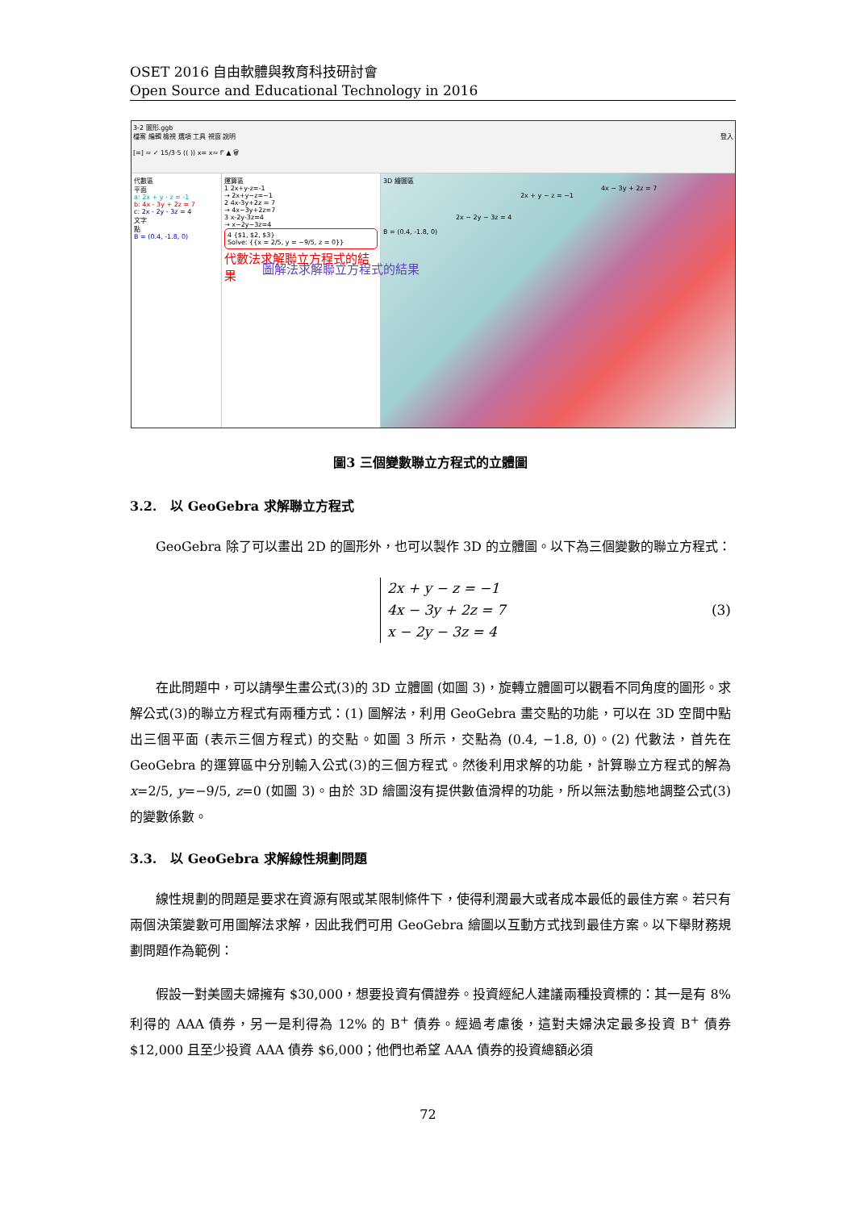OSET 2016 自由軟體與教育科技研討會
Open Source and Educational Technology in 2016
3-2 圖形.ggb
檔案 編輯 檢視 選項 工具 視窗 說明 登入
[=] ≈ ✓ 15/3·5 (( )) x= x≈ f' ▲ 🗑
代數區
平面
a: 2x + y - z = -1
b: 4x - 3y + 2z = 7
c: 2x - 2y - 3z = 4
文字
點
B = (0.4, -1.8, 0)
運算區
1 2x+y-z=-1
→ 2x+y−z=−1
2 4x-3y+2z = 7
→ 4x−3y+2z=7
3 x-2y-3z=4
→ x−2y−3z=4
4 {$1, $2, $3}
Solve: {{x = 2/5, y = −9/5, z = 0}}
代數法求解聯立方程式的結果
3D 繪圖區
4x − 3y + 2z = 7
2x + y − z = −1
2x − 2y − 3z = 4
B = (0.4, -1.8, 0)
圖解法求解聯立方程式的結果
圖3 三個變數聯立方程式的立體圖
3.2. 以 GeoGebra 求解聯立方程式
GeoGebra 除了可以畫出 2D 的圖形外，也可以製作 3D 的立體圖。以下為三個變數的聯立方程式：
2x + y − z = −1
4x − 3y + 2z = 7
x − 2y − 3z = 4
(3)
在此問題中，可以請學生畫公式(3)的 3D 立體圖 (如圖 3)，旋轉立體圖可以觀看不同角度的圖形。求解公式(3)的聯立方程式有兩種方式：(1) 圖解法，利用 GeoGebra 畫交點的功能，可以在 3D 空間中點出三個平面 (表示三個方程式) 的交點。如圖 3 所示，交點為 (0.4, −1.8, 0)。(2) 代數法，首先在 GeoGebra 的運算區中分別輸入公式(3)的三個方程式。然後利用求解的功能，計算聯立方程式的解為 x=2/5, y=−9/5, z=0 (如圖 3)。由於 3D 繪圖沒有提供數值滑桿的功能，所以無法動態地調整公式(3)的變數係數。
3.3. 以 GeoGebra 求解線性規劃問題
線性規劃的問題是要求在資源有限或某限制條件下，使得利潤最大或者成本最低的最佳方案。若只有兩個決策變數可用圖解法求解，因此我們可用 GeoGebra 繪圖以互動方式找到最佳方案。以下舉財務規劃問題作為範例：
假設一對美國夫婦擁有 $30,000，想要投資有價證券。投資經紀人建議兩種投資標的：其一是有 8% 利得的 AAA 債券，另一是利得為 12% 的 B<sup>+</sup> 債券。經過考慮後，這對夫婦決定最多投資 B<sup>+</sup> 債券 $12,000 且至少投資 AAA 債券 $6,000；他們也希望 AAA 債券的投資總額必須
72